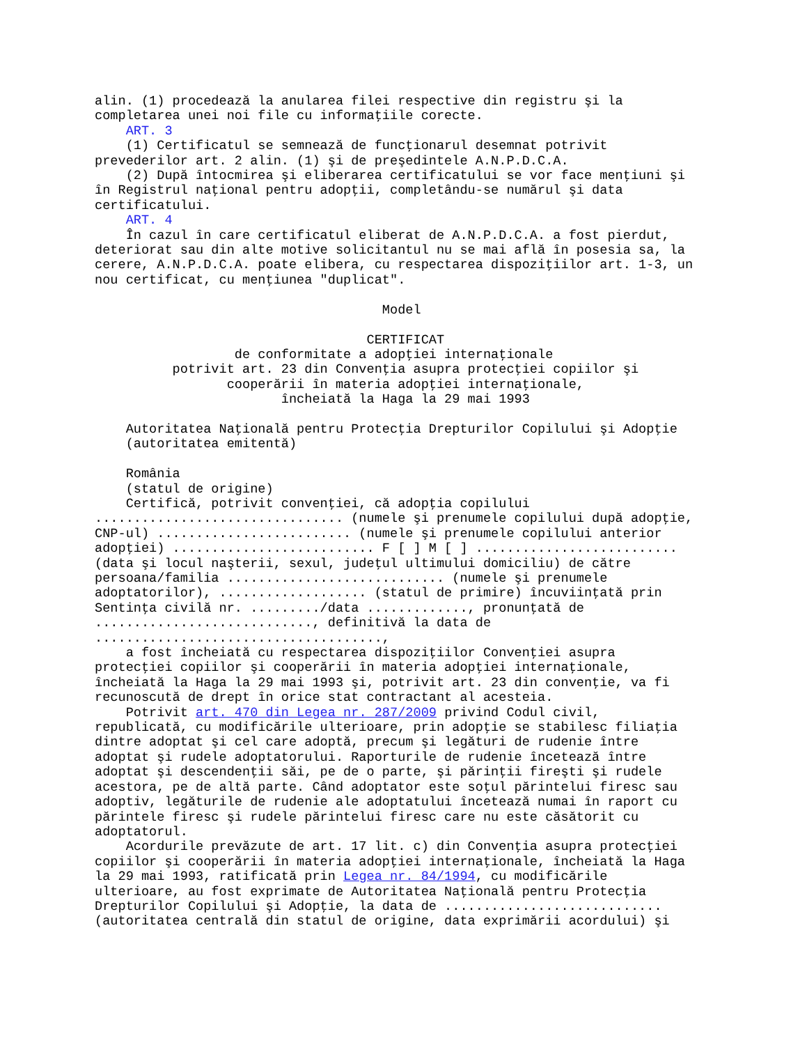alin. (1) procedează la anularea filei respective din registru şi la
completarea unei noi file cu informaţiile corecte.
    ART. 3
    (1) Certificatul se semnează de funcţionarul desemnat potrivit
prevederilor art. 2 alin. (1) şi de preşedintele A.N.P.D.C.A.
    (2) După întocmirea şi eliberarea certificatului se vor face menţiuni şi
în Registrul naţional pentru adopţii, completându-se numărul şi data
certificatului.
    ART. 4
    În cazul în care certificatul eliberat de A.N.P.D.C.A. a fost pierdut,
deteriorat sau din alte motive solicitantul nu se mai află în posesia sa, la
cerere, A.N.P.D.C.A. poate elibera, cu respectarea dispoziţiilor art. 1-3, un
nou certificat, cu menţiunea "duplicat".

                                     Model

                                   CERTIFICAT
                  de conformitate a adopţiei internaţionale
          potrivit art. 23 din Convenţia asupra protecţiei copiilor şi
                 cooperării în materia adopţiei internaţionale,
                        încheiată la Haga la 29 mai 1993

    Autoritatea Naţională pentru Protecţia Drepturilor Copilului şi Adopţie
    (autoritatea emitentă)

    România
    (statul de origine)
    Certifică, potrivit convenţiei, că adopţia copilului
................................ (numele şi prenumele copilului după adopţie,
CNP-ul) ......................... (numele şi prenumele copilului anterior
adopţiei) .......................... F [ ] M [ ] ..........................
(data şi locul naşterii, sexul, judeţul ultimului domiciliu) de către
persoana/familia ............................ (numele şi prenumele
adoptatorilor), ................... (statul de primire) încuviinţată prin
Sentinţa civilă nr. ........./data ............., pronunţată de
............................, definitivă la data de
.....................................,
    a fost încheiată cu respectarea dispoziţiilor Convenţiei asupra
protecţiei copiilor şi cooperării în materia adopţiei internaţionale,
încheiată la Haga la 29 mai 1993 şi, potrivit art. 23 din convenţie, va fi
recunoscută de drept în orice stat contractant al acesteia.
    Potrivit art. 470 din Legea nr. 287/2009 privind Codul civil,
republicată, cu modificările ulterioare, prin adopţie se stabilesc filiaţia
dintre adoptat şi cel care adoptă, precum şi legături de rudenie între
adoptat şi rudele adoptatorului. Raporturile de rudenie încetează între
adoptat şi descendenţii săi, pe de o parte, şi părinţii fireşti şi rudele
acestora, pe de altă parte. Când adoptator este soţul părintelui firesc sau
adoptiv, legăturile de rudenie ale adoptatului încetează numai în raport cu
părintele firesc şi rudele părintelui firesc care nu este căsătorit cu
adoptatorul.
    Acordurile prevăzute de art. 17 lit. c) din Convenţia asupra protecţiei
copiilor şi cooperării în materia adopţiei internaţionale, încheiată la Haga
la 29 mai 1993, ratificată prin Legea nr. 84/1994, cu modificările
ulterioare, au fost exprimate de Autoritatea Naţională pentru Protecţia
Drepturilor Copilului şi Adopţie, la data de ............................
(autoritatea centrală din statul de origine, data exprimării acordului) şi